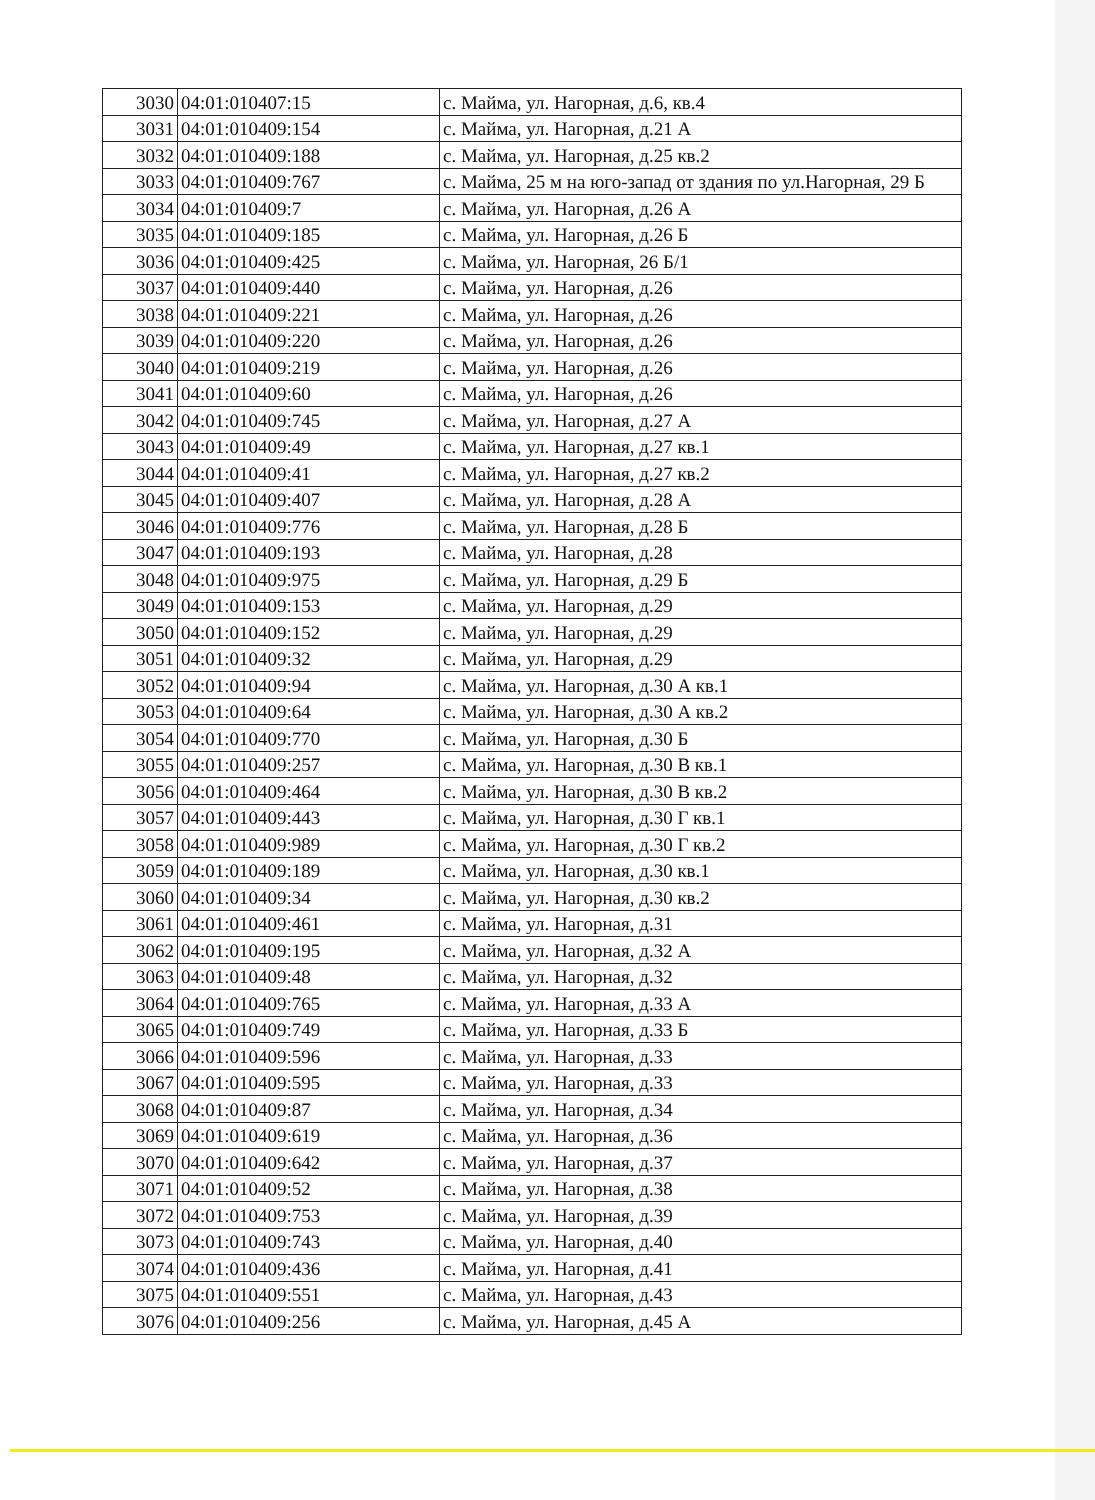| 3030 | 04:01:010407:15 | с. Майма, ул. Нагорная, д.6, кв.4 |
| 3031 | 04:01:010409:154 | с. Майма, ул. Нагорная, д.21 А |
| 3032 | 04:01:010409:188 | с. Майма, ул. Нагорная, д.25 кв.2 |
| 3033 | 04:01:010409:767 | с. Майма, 25 м на юго-запад от здания по ул.Нагорная, 29 Б |
| 3034 | 04:01:010409:7 | с. Майма, ул. Нагорная, д.26 А |
| 3035 | 04:01:010409:185 | с. Майма, ул. Нагорная, д.26 Б |
| 3036 | 04:01:010409:425 | с. Майма, ул. Нагорная, 26 Б/1 |
| 3037 | 04:01:010409:440 | с. Майма, ул. Нагорная, д.26 |
| 3038 | 04:01:010409:221 | с. Майма, ул. Нагорная, д.26 |
| 3039 | 04:01:010409:220 | с. Майма, ул. Нагорная, д.26 |
| 3040 | 04:01:010409:219 | с. Майма, ул. Нагорная, д.26 |
| 3041 | 04:01:010409:60 | с. Майма, ул. Нагорная, д.26 |
| 3042 | 04:01:010409:745 | с. Майма, ул. Нагорная, д.27 А |
| 3043 | 04:01:010409:49 | с. Майма, ул. Нагорная, д.27 кв.1 |
| 3044 | 04:01:010409:41 | с. Майма, ул. Нагорная, д.27 кв.2 |
| 3045 | 04:01:010409:407 | с. Майма, ул. Нагорная, д.28 А |
| 3046 | 04:01:010409:776 | с. Майма, ул. Нагорная, д.28 Б |
| 3047 | 04:01:010409:193 | с. Майма, ул. Нагорная, д.28 |
| 3048 | 04:01:010409:975 | с. Майма, ул. Нагорная, д.29 Б |
| 3049 | 04:01:010409:153 | с. Майма, ул. Нагорная, д.29 |
| 3050 | 04:01:010409:152 | с. Майма, ул. Нагорная, д.29 |
| 3051 | 04:01:010409:32 | с. Майма, ул. Нагорная, д.29 |
| 3052 | 04:01:010409:94 | с. Майма, ул. Нагорная, д.30 А кв.1 |
| 3053 | 04:01:010409:64 | с. Майма, ул. Нагорная, д.30 А кв.2 |
| 3054 | 04:01:010409:770 | с. Майма, ул. Нагорная, д.30 Б |
| 3055 | 04:01:010409:257 | с. Майма, ул. Нагорная, д.30 В кв.1 |
| 3056 | 04:01:010409:464 | с. Майма, ул. Нагорная, д.30 В кв.2 |
| 3057 | 04:01:010409:443 | с. Майма, ул. Нагорная, д.30 Г кв.1 |
| 3058 | 04:01:010409:989 | с. Майма, ул. Нагорная, д.30 Г кв.2 |
| 3059 | 04:01:010409:189 | с. Майма, ул. Нагорная, д.30 кв.1 |
| 3060 | 04:01:010409:34 | с. Майма, ул. Нагорная, д.30 кв.2 |
| 3061 | 04:01:010409:461 | с. Майма, ул. Нагорная, д.31 |
| 3062 | 04:01:010409:195 | с. Майма, ул. Нагорная, д.32 А |
| 3063 | 04:01:010409:48 | с. Майма, ул. Нагорная, д.32 |
| 3064 | 04:01:010409:765 | с. Майма, ул. Нагорная, д.33 А |
| 3065 | 04:01:010409:749 | с. Майма, ул. Нагорная, д.33 Б |
| 3066 | 04:01:010409:596 | с. Майма, ул. Нагорная, д.33 |
| 3067 | 04:01:010409:595 | с. Майма, ул. Нагорная, д.33 |
| 3068 | 04:01:010409:87 | с. Майма, ул. Нагорная, д.34 |
| 3069 | 04:01:010409:619 | с. Майма, ул. Нагорная, д.36 |
| 3070 | 04:01:010409:642 | с. Майма, ул. Нагорная, д.37 |
| 3071 | 04:01:010409:52 | с. Майма, ул. Нагорная, д.38 |
| 3072 | 04:01:010409:753 | с. Майма, ул. Нагорная, д.39 |
| 3073 | 04:01:010409:743 | с. Майма, ул. Нагорная, д.40 |
| 3074 | 04:01:010409:436 | с. Майма, ул. Нагорная, д.41 |
| 3075 | 04:01:010409:551 | с. Майма, ул. Нагорная, д.43 |
| 3076 | 04:01:010409:256 | с. Майма, ул. Нагорная, д.45 А |